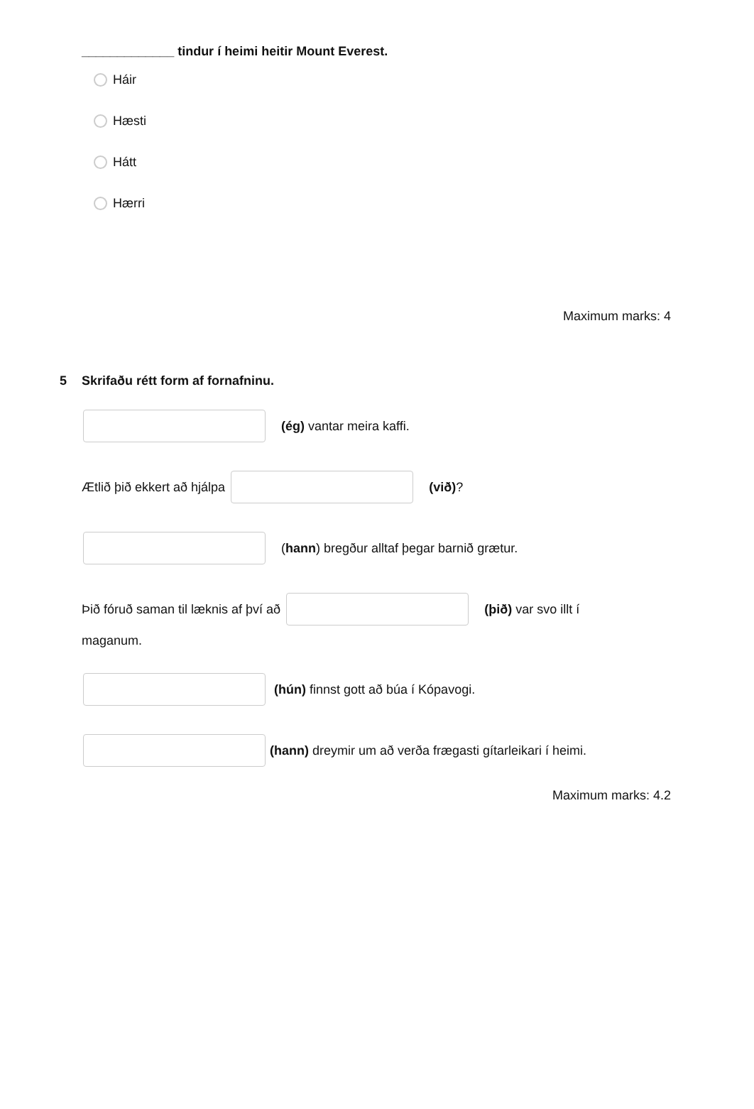_____________ tindur í heimi heitir Mount Everest.
Háir
Hæsti
Hátt
Hærri
Maximum marks: 4
5 Skrifaðu rétt form af fornafninu.
(ég) vantar meira kaffi.
Ætlið þið ekkert að hjálpa (við)?
(hann) bregður alltaf þegar barnið grætur.
Þið fóruð saman til læknis af því að (þið) var svo illt í
maganum.
(hún) finnst gott að búa í Kópavogi.
(hann) dreymir um að verða frægasti gítarleikari í heimi.
Maximum marks: 4.2